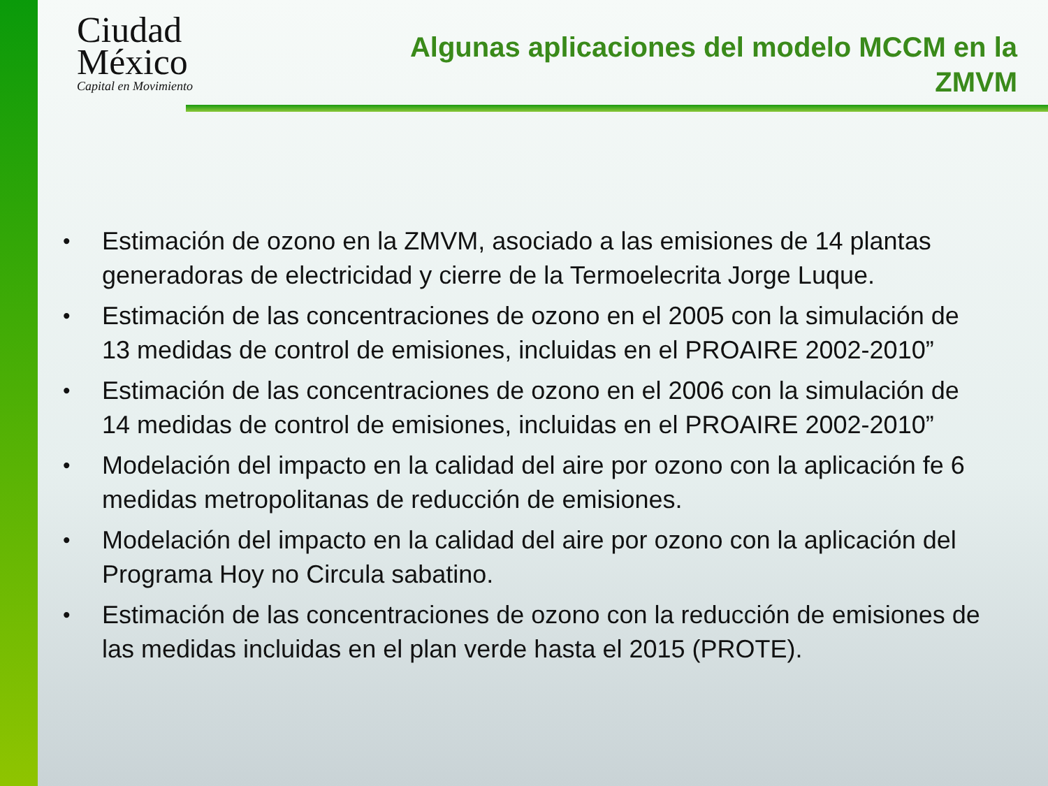Ciudad
México
Capital en Movimiento
Algunas aplicaciones del modelo MCCM en la ZMVM
• Estimación de ozono en la ZMVM, asociado a las emisiones de 14 plantas generadoras de electricidad y cierre de la Termoelecrita Jorge Luque.
• Estimación de las concentraciones de ozono en el 2005 con la simulación de 13 medidas de control de emisiones, incluidas en el PROAIRE 2002-2010”
• Estimación de las concentraciones de ozono en el 2006 con la simulación de 14 medidas de control de emisiones, incluidas en el PROAIRE 2002-2010”
• Modelación del impacto en la calidad del aire por ozono con la aplicación fe 6 medidas metropolitanas de reducción de emisiones.
• Modelación del impacto en la calidad del aire por ozono con la aplicación del Programa Hoy no Circula sabatino.
• Estimación de las concentraciones de ozono con la reducción de emisiones de las medidas incluidas en el plan verde hasta el 2015 (PROTE).